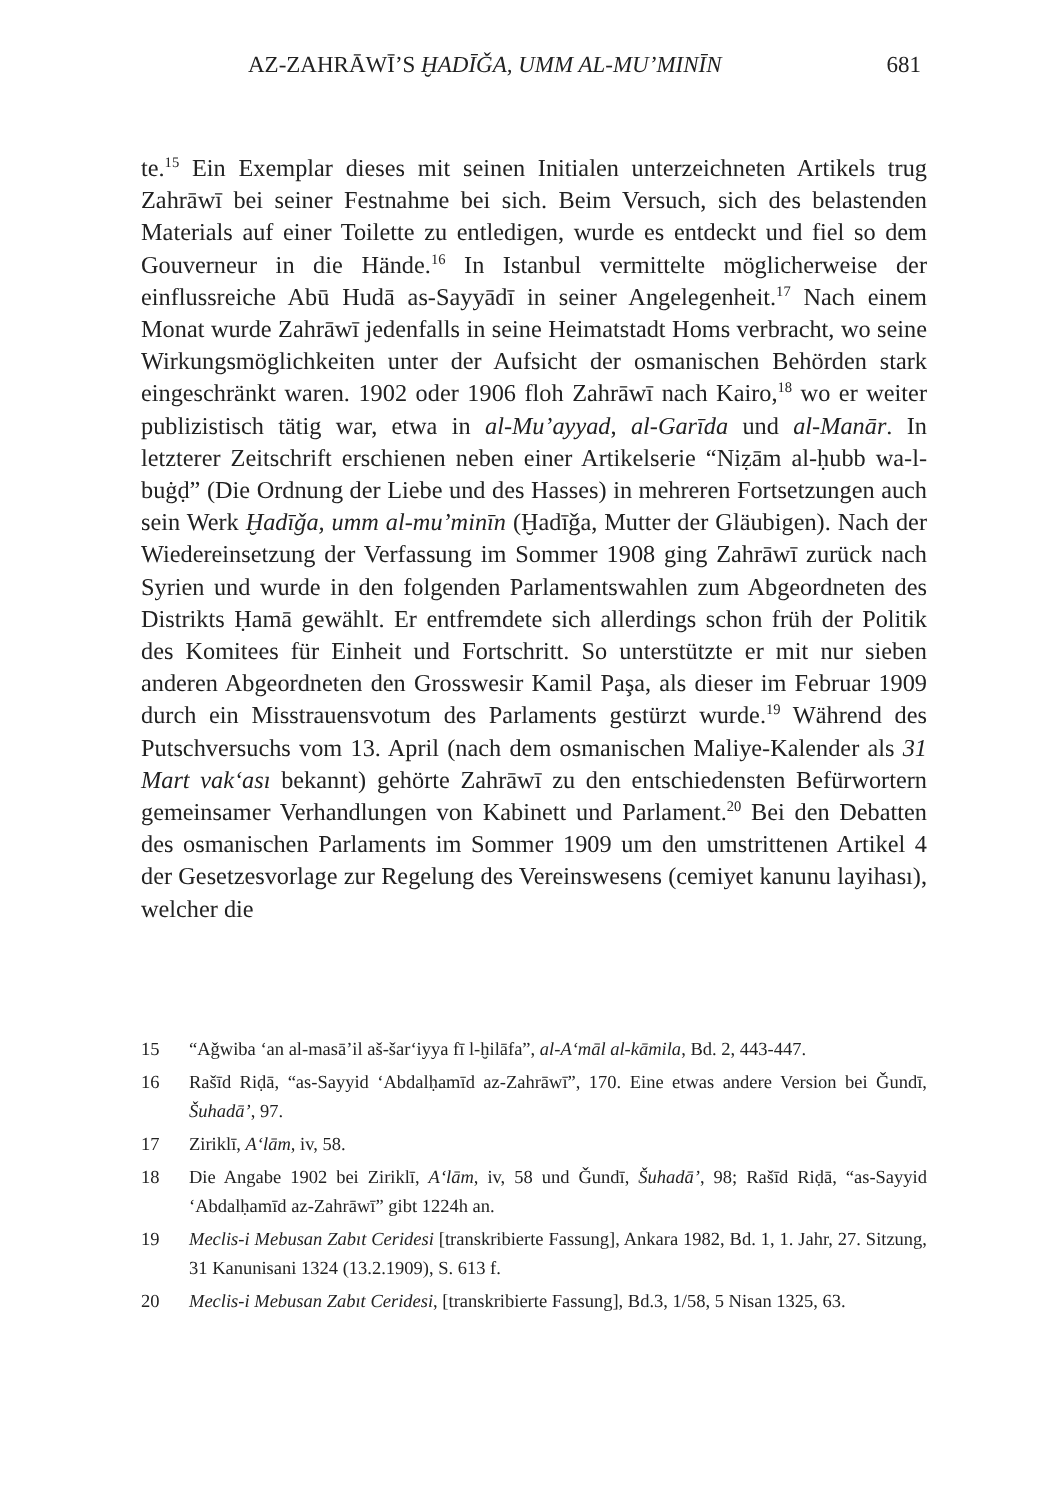AZ-ZAHRĀWĪ’S ḪADĪǦA, UMM AL-MU’MINĪN 681
te.<sup>15</sup> Ein Exemplar dieses mit seinen Initialen unterzeichneten Artikels trug Zahrāwī bei seiner Festnahme bei sich. Beim Versuch, sich des belastenden Materials auf einer Toilette zu entledigen, wurde es entdeckt und fiel so dem Gouverneur in die Hände.<sup>16</sup> In Istanbul vermittelte möglicherweise der einflussreiche Abū Hudā as-Sayyādī in seiner Angelegenheit.<sup>17</sup> Nach einem Monat wurde Zahrāwī jedenfalls in seine Heimatstadt Homs verbracht, wo seine Wirkungsmöglichkeiten unter der Aufsicht der osmanischen Behörden stark eingeschränkt waren. 1902 oder 1906 floh Zahrāwī nach Kairo,<sup>18</sup> wo er weiter publizistisch tätig war, etwa in al-Mu’ayyad, al-Garīda und al-Manār. In letzterer Zeitschrift erschienen neben einer Artikelserie “Niẓām al-ḥubb wa-l-buġḍ” (Die Ordnung der Liebe und des Hasses) in mehreren Fortsetzungen auch sein Werk Ḫadīǧa, umm al-mu’minīn (Ḫadīǧa, Mutter der Gläubigen). Nach der Wiedereinsetzung der Verfassung im Sommer 1908 ging Zahrāwī zurück nach Syrien und wurde in den folgenden Parlamentswahlen zum Abgeordneten des Distrikts Ḥamā gewählt. Er entfremdete sich allerdings schon früh der Politik des Komitees für Einheit und Fortschritt. So unterstützte er mit nur sieben anderen Abgeordneten den Grosswesir Kamil Paşa, als dieser im Februar 1909 durch ein Misstrauensvotum des Parlaments gestürzt wurde.<sup>19</sup> Während des Putschversuchs vom 13. April (nach dem osmanischen Maliye-Kalender als 31 Mart vak‘ası bekannt) gehörte Zahrāwī zu den entschiedensten Befürwortern gemeinsamer Verhandlungen von Kabinett und Parlament.<sup>20</sup> Bei den Debatten des osmanischen Parlaments im Sommer 1909 um den umstrittenen Artikel 4 der Gesetzesvorlage zur Regelung des Vereinswesens (cemiyet kanunu layihası), welcher die
15 “Aǧwiba ‘an al-masā’il aš-šar‘iyya fī l-ḫilāfa”, al-A‘māl al-kāmila, Bd. 2, 443-447.
16 Rašīd Riḍā, “as-Sayyid ‘Abdalḥamīd az-Zahrāwī”, 170. Eine etwas andere Version bei Ǧundī, Šuhadā’, 97.
17 Ziriklī, A‘lām, iv, 58.
18 Die Angabe 1902 bei Ziriklī, A‘lām, iv, 58 und Ǧundī, Šuhadā’, 98; Rašīd Riḍā, “as-Sayyid ‘Abdalḥamīd az-Zahrāwī” gibt 1224h an.
19 Meclis-i Mebusan Zabıt Ceridesi [transkribierte Fassung], Ankara 1982, Bd. 1, 1. Jahr, 27. Sitzung, 31 Kanunisani 1324 (13.2.1909), S. 613 f.
20 Meclis-i Mebusan Zabıt Ceridesi, [transkribierte Fassung], Bd.3, 1/58, 5 Nisan 1325, 63.